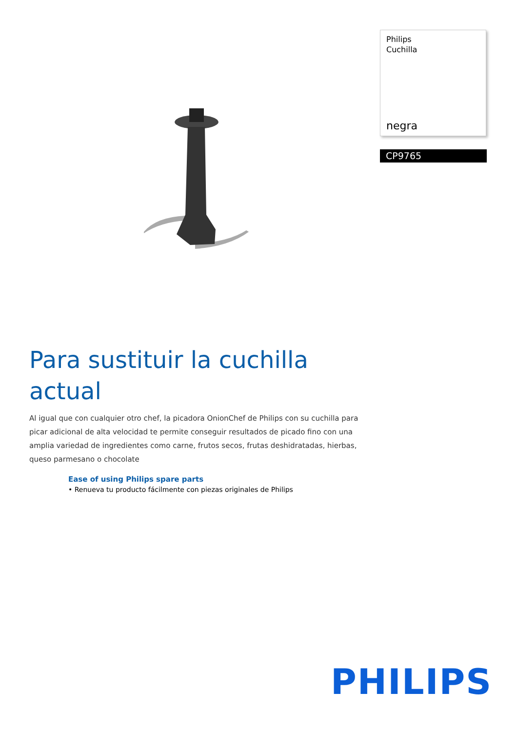Philips
Cuchilla
negra
CP9765
Para sustituir la cuchilla actual
Al igual que con cualquier otro chef, la picadora OnionChef de Philips con su cuchilla para picar adicional de alta velocidad te permite conseguir resultados de picado fino con una amplia variedad de ingredientes como carne, frutos secos, frutas deshidratadas, hierbas, queso parmesano o chocolate
Ease of using Philips spare parts
• Renueva tu producto fácilmente con piezas originales de Philips
PHILIPS